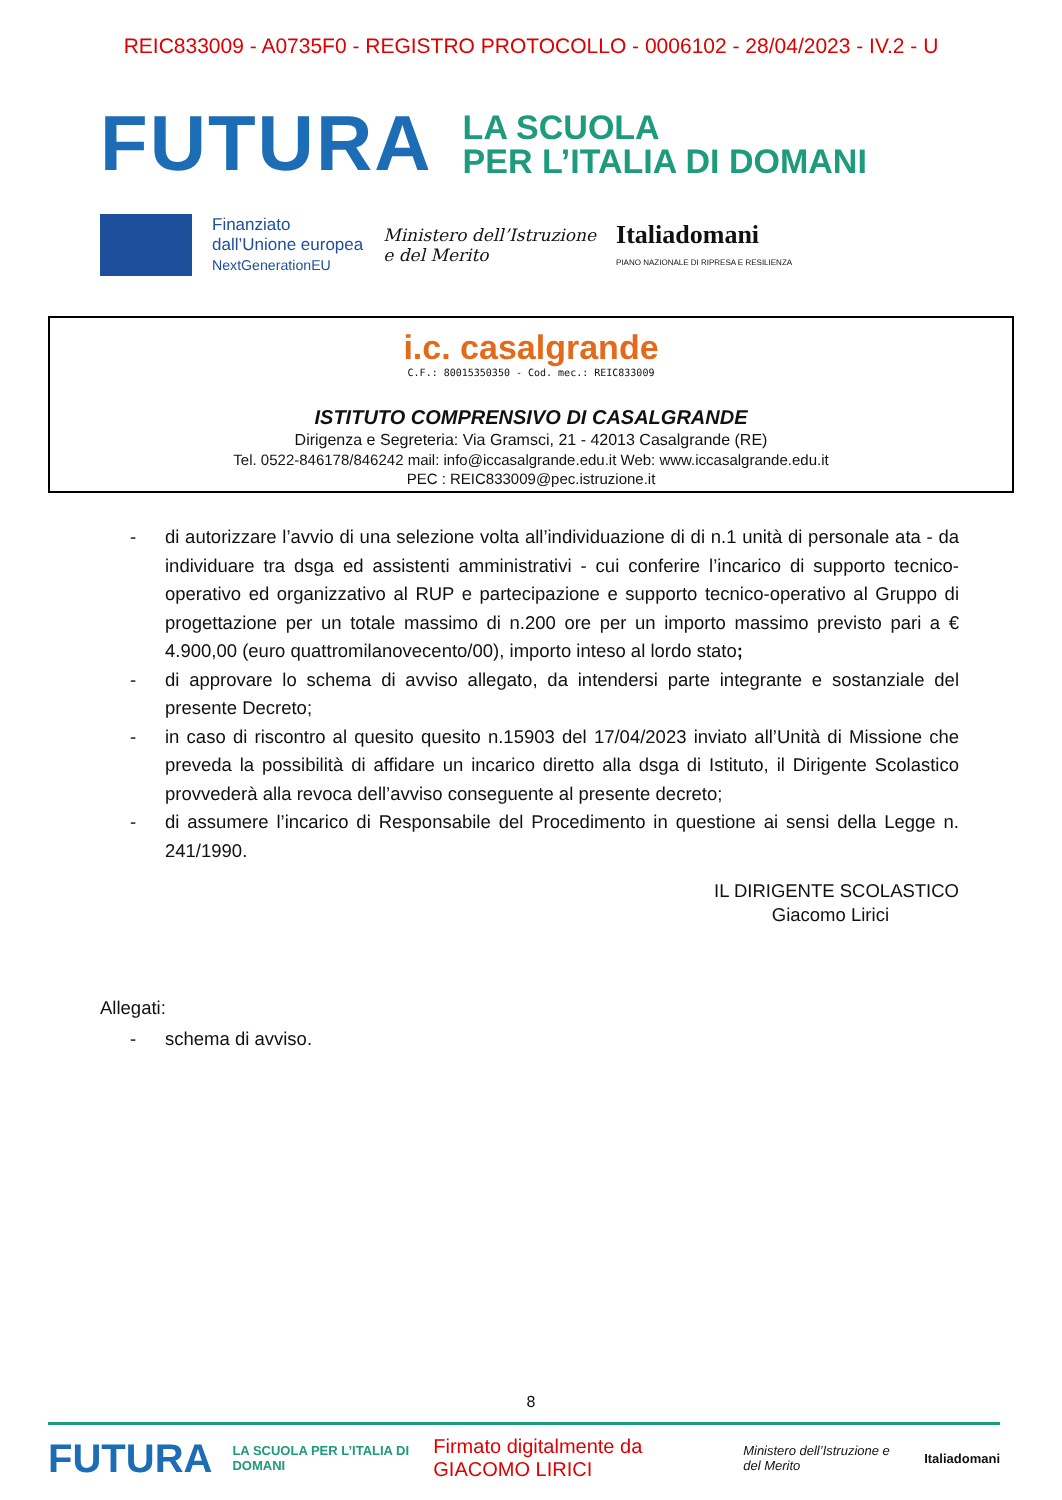REIC833009 - A0735F0 - REGISTRO PROTOCOLLO - 0006102 - 28/04/2023 - IV.2 - U
FUTURA
LA SCUOLA
PER L’ITALIA DI DOMANI
Finanziato
dall’Unione europea
NextGenerationEU
Ministero dell’Istruzione
e del Merito
Italiadomani
PIANO NAZIONALE DI RIPRESA E RESILIENZA
i.c. casalgrande
C.F.: 80015350350 - Cod. mec.: REIC833009
ISTITUTO COMPRENSIVO DI CASALGRANDE
Dirigenza e Segreteria: Via Gramsci, 21 - 42013 Casalgrande (RE)
Tel. 0522-846178/846242 mail: info@iccasalgrande.edu.it Web: www.iccasalgrande.edu.it
PEC : REIC833009@pec.istruzione.it
- di autorizzare l’avvio di una selezione volta all’individuazione di di n.1 unità di personale ata - da individuare tra dsga ed assistenti amministrativi - cui conferire l’incarico di supporto tecnico-operativo ed organizzativo al RUP e partecipazione e supporto tecnico-operativo al Gruppo di progettazione per un totale massimo di n.200 ore per un importo massimo previsto pari a € 4.900,00 (euro quattromilanovecento/00), importo inteso al lordo stato;
- di approvare lo schema di avviso allegato, da intendersi parte integrante e sostanziale del presente Decreto;
- in caso di riscontro al quesito quesito n.15903 del 17/04/2023 inviato all’Unità di Missione che preveda la possibilità di affidare un incarico diretto alla dsga di Istituto, il Dirigente Scolastico provvederà alla revoca dell’avviso conseguente al presente decreto;
- di assumere l’incarico di Responsabile del Procedimento in questione ai sensi della Legge n. 241/1990.
IL DIRIGENTE SCOLASTICO
Giacomo Lirici
Allegati:
- schema di avviso.
8
FUTURA LA SCUOLA PER L’ITALIA DI DOMANI Firmato digitalmente da GIACOMO LIRICI Ministero dell’Istruzione e del Merito Italiadomani